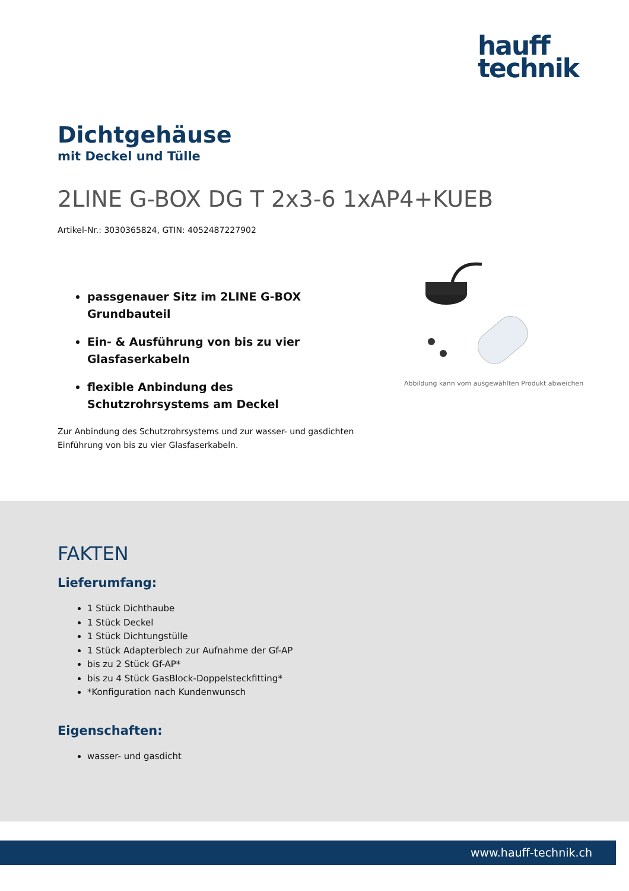hauff
technik
Dichtgehäuse
mit Deckel und Tülle
2LINE G-BOX DG T 2x3-6 1xAP4+KUEB
Artikel-Nr.: 3030365824, GTIN: 4052487227902
passgenauer Sitz im 2LINE G-BOX Grundbauteil
Ein- & Ausführung von bis zu vier Glasfaserkabeln
flexible Anbindung des Schutzrohrsystems am Deckel
Zur Anbindung des Schutzrohrsystems und zur wasser- und gasdichten Einführung von bis zu vier Glasfaserkabeln.
Abbildung kann vom ausgewählten Produkt abweichen
FAKTEN
Lieferumfang:
1 Stück Dichthaube
1 Stück Deckel
1 Stück Dichtungstülle
1 Stück Adapterblech zur Aufnahme der Gf-AP
bis zu 2 Stück Gf-AP*
bis zu 4 Stück GasBlock-Doppelsteckfitting*
*Konfiguration nach Kundenwunsch
Eigenschaften:
wasser- und gasdicht
www.hauff-technik.ch